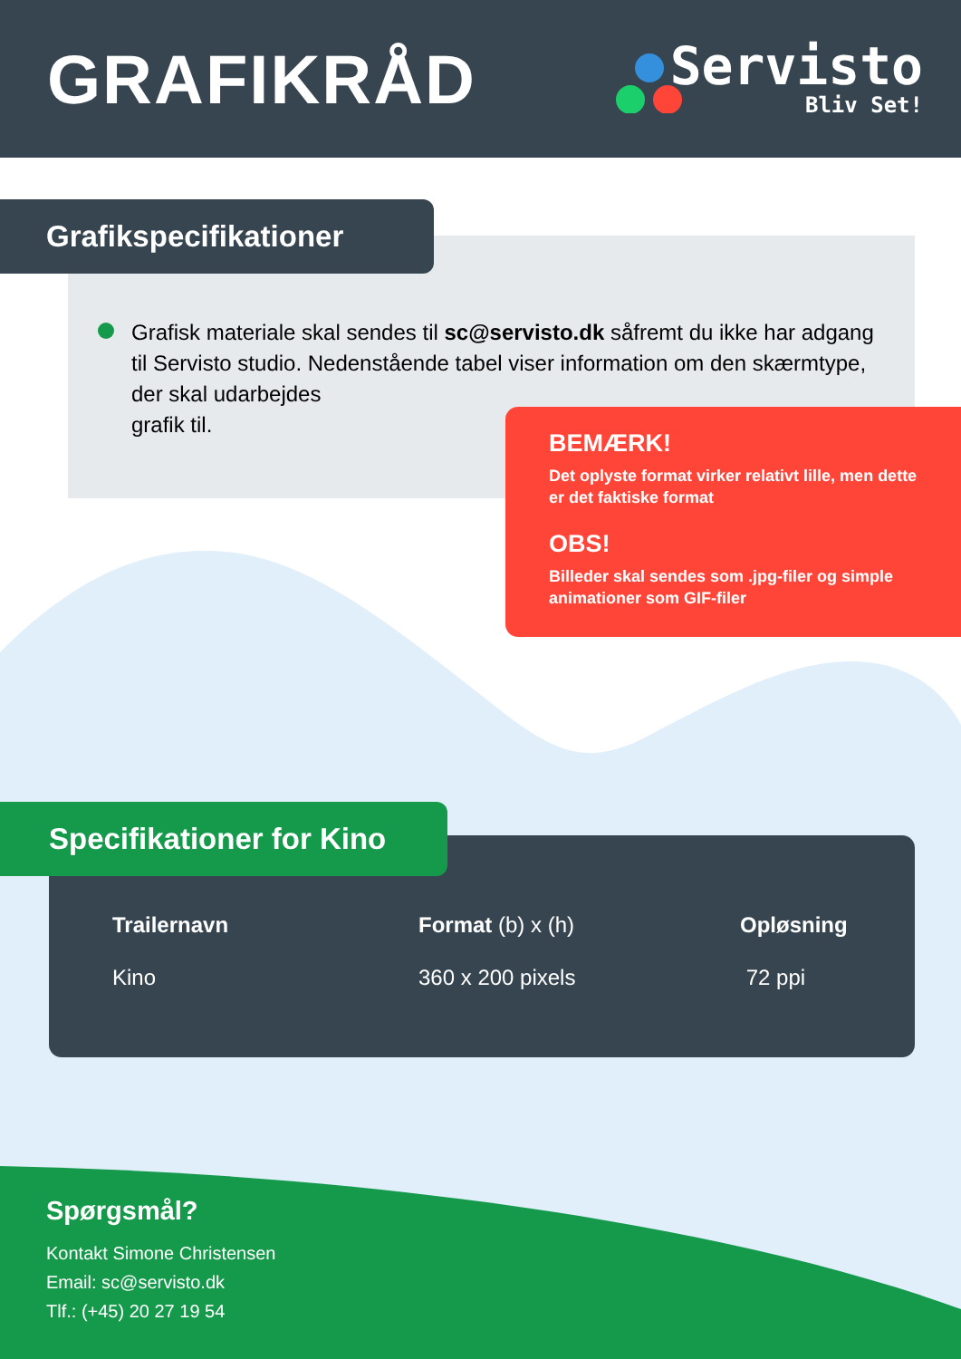GRAFIKRÅD
Servisto
Bliv Set!
Grafikspecifikationer
Grafisk materiale skal sendes til sc@servisto.dk såfremt du ikke har adgang til Servisto studio. Nedenstående tabel viser information om den skærmtype, der skal udarbejdes
grafik til.
BEMÆRK!
Det oplyste format virker relativt lille, men dette er det faktiske format
OBS!
Billeder skal sendes som .jpg-filer og simple animationer som GIF-filer
Specifikationer for Kino
| Trailernavn | Format (b) x (h) | Opløsning |
| --- | --- | --- |
| Kino | 360 x 200 pixels | 72 ppi |
Spørgsmål?
Kontakt Simone Christensen
Email: sc@servisto.dk
Tlf.: (+45) 20 27 19 54